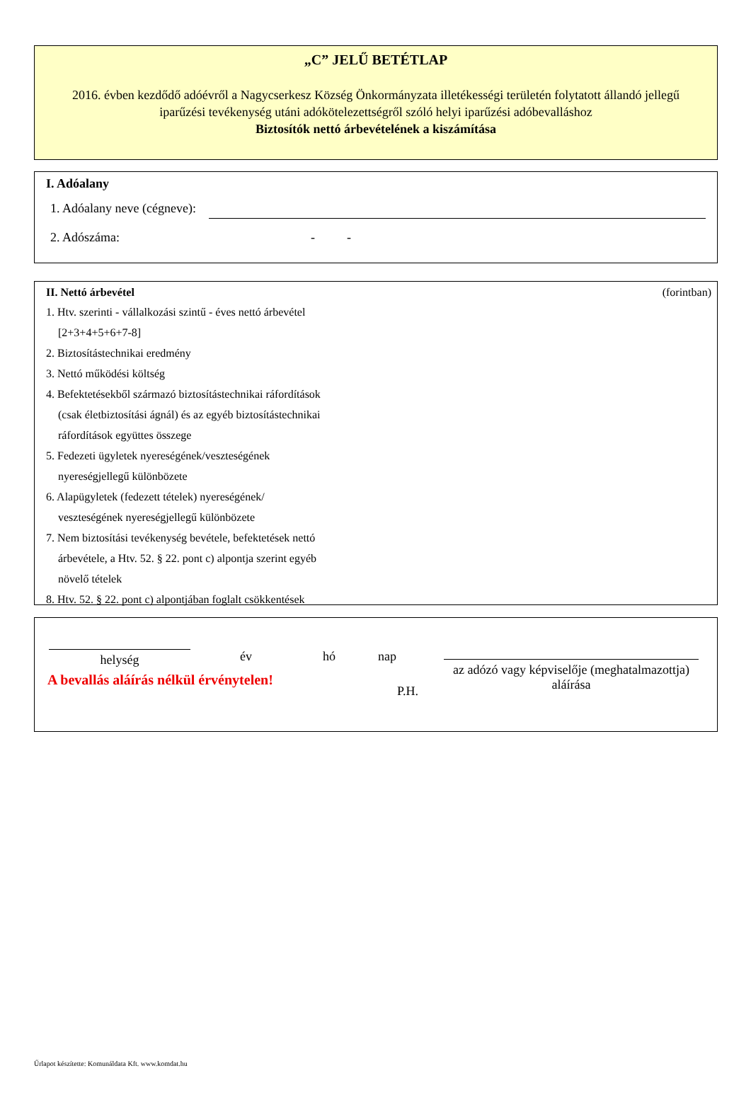„C” JELŰ BETÉTLAP
2016. évben kezdődő adóévről a Nagycserkesz Község Önkormányzata illetékességi területén folytatott állandó jellegű iparűzési tevékenység utáni adókötelezettségről szóló helyi iparűzési adóbevalláshoz
Biztosítók nettó árbevételének a kiszámítása
I. Adóalany
1. Adóalany neve (cégneve):
2. Adószáma: - -
II. Nettó árbevétel (forintban)
1. Htv. szerinti - vállalkozási szintű - éves nettó árbevétel
[2+3+4+5+6+7-8]
2. Biztosítástechnikai eredmény
3. Nettó működési költség
4. Befektetésekből származó biztosítástechnikai ráfordítások
(csak életbiztosítási ágnál) és az egyéb biztosítástechnikai
ráfordítások együttes összege
5. Fedezeti ügyletek nyereségének/veszteségének
nyereségjellegű különbözete
6. Alapügyletek (fedezett tételek) nyereségének/
veszteségének nyereségjellegű különbözete
7. Nem biztosítási tevékenység bevétele, befektetések nettó
árbevétele, a Htv. 52. § 22. pont c) alpontja szerint egyéb
növelő tételek
8. Htv. 52. § 22. pont c) alpontjában foglalt csökkentések
helység
év hó nap
A bevallás aláírás nélkül érvénytelen!
az adózó vagy képviselője (meghatalmazottja) aláírása
P.H.
Űrlapot készítette: Komunáldata Kft. www.komdat.hu